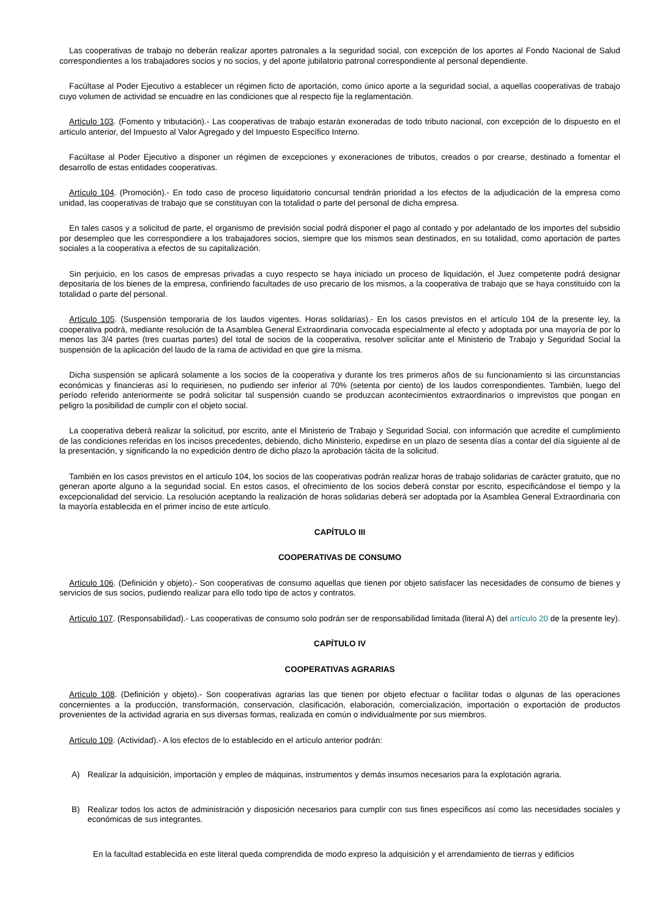Las cooperativas de trabajo no deberán realizar aportes patronales a la seguridad social, con excepción de los aportes al Fondo Nacional de Salud correspondientes a los trabajadores socios y no socios, y del aporte jubilatorio patronal correspondiente al personal dependiente.
Facúltase al Poder Ejecutivo a establecer un régimen ficto de aportación, como único aporte a la seguridad social, a aquellas cooperativas de trabajo cuyo volumen de actividad se encuadre en las condiciones que al respecto fije la reglamentación.
Artículo 103. (Fomento y tributación).- Las cooperativas de trabajo estarán exoneradas de todo tributo nacional, con excepción de lo dispuesto en el artículo anterior, del Impuesto al Valor Agregado y del Impuesto Específico Interno.
Facúltase al Poder Ejecutivo a disponer un régimen de excepciones y exoneraciones de tributos, creados o por crearse, destinado a fomentar el desarrollo de estas entidades cooperativas.
Artículo 104. (Promoción).- En todo caso de proceso liquidatorio concursal tendrán prioridad a los efectos de la adjudicación de la empresa como unidad, las cooperativas de trabajo que se constituyan con la totalidad o parte del personal de dicha empresa.
En tales casos y a solicitud de parte, el organismo de previsión social podrá disponer el pago al contado y por adelantado de los importes del subsidio por desempleo que les correspondiere a los trabajadores socios, siempre que los mismos sean destinados, en su totalidad, como aportación de partes sociales a la cooperativa a efectos de su capitalización.
Sin perjuicio, en los casos de empresas privadas a cuyo respecto se haya iniciado un proceso de liquidación, el Juez competente podrá designar depositaria de los bienes de la empresa, confiriendo facultades de uso precario de los mismos, a la cooperativa de trabajo que se haya constituido con la totalidad o parte del personal.
Artículo 105. (Suspensión temporaria de los laudos vigentes. Horas solidarias).- En los casos previstos en el artículo 104 de la presente ley, la cooperativa podrá, mediante resolución de la Asamblea General Extraordinaria convocada especialmente al efecto y adoptada por una mayoría de por lo menos las 3/4 partes (tres cuartas partes) del total de socios de la cooperativa, resolver solicitar ante el Ministerio de Trabajo y Seguridad Social la suspensión de la aplicación del laudo de la rama de actividad en que gire la misma.
Dicha suspensión se aplicará solamente a los socios de la cooperativa y durante los tres primeros años de su funcionamiento si las circunstancias económicas y financieras así lo requiriesen, no pudiendo ser inferior al 70% (setenta por ciento) de los laudos correspondientes. También, luego del período referido anteriormente se podrá solicitar tal suspensión cuando se produzcan acontecimientos extraordinarios o imprevistos que pongan en peligro la posibilidad de cumplir con el objeto social.
La cooperativa deberá realizar la solicitud, por escrito, ante el Ministerio de Trabajo y Seguridad Social, con información que acredite el cumplimiento de las condiciones referidas en los incisos precedentes, debiendo, dicho Ministerio, expedirse en un plazo de sesenta días a contar del día siguiente al de la presentación, y significando la no expedición dentro de dicho plazo la aprobación tácita de la solicitud.
También en los casos previstos en el artículo 104, los socios de las cooperativas podrán realizar horas de trabajo solidarias de carácter gratuito, que no generan aporte alguno a la seguridad social. En estos casos, el ofrecimiento de los socios deberá constar por escrito, especificándose el tiempo y la excepcionalidad del servicio. La resolución aceptando la realización de horas solidarias deberá ser adoptada por la Asamblea General Extraordinaria con la mayoría establecida en el primer inciso de este artículo.
CAPÍTULO III
COOPERATIVAS DE CONSUMO
Artículo 106. (Definición y objeto).- Son cooperativas de consumo aquellas que tienen por objeto satisfacer las necesidades de consumo de bienes y servicios de sus socios, pudiendo realizar para ello todo tipo de actos y contratos.
Artículo 107. (Responsabilidad).- Las cooperativas de consumo solo podrán ser de responsabilidad limitada (literal A) del artículo 20 de la presente ley).
CAPÍTULO IV
COOPERATIVAS AGRARIAS
Artículo 108. (Definición y objeto).- Son cooperativas agrarias las que tienen por objeto efectuar o facilitar todas o algunas de las operaciones concernientes a la producción, transformación, conservación, clasificación, elaboración, comercialización, importación o exportación de productos provenientes de la actividad agraria en sus diversas formas, realizada en común o individualmente por sus miembros.
Artículo 109. (Actividad).- A los efectos de lo establecido en el artículo anterior podrán:
A) Realizar la adquisición, importación y empleo de máquinas, instrumentos y demás insumos necesarios para la explotación agraria.
B) Realizar todos los actos de administración y disposición necesarios para cumplir con sus fines específicos así como las necesidades sociales y económicas de sus integrantes.
En la facultad establecida en este literal queda comprendida de modo expreso la adquisición y el arrendamiento de tierras y edificios